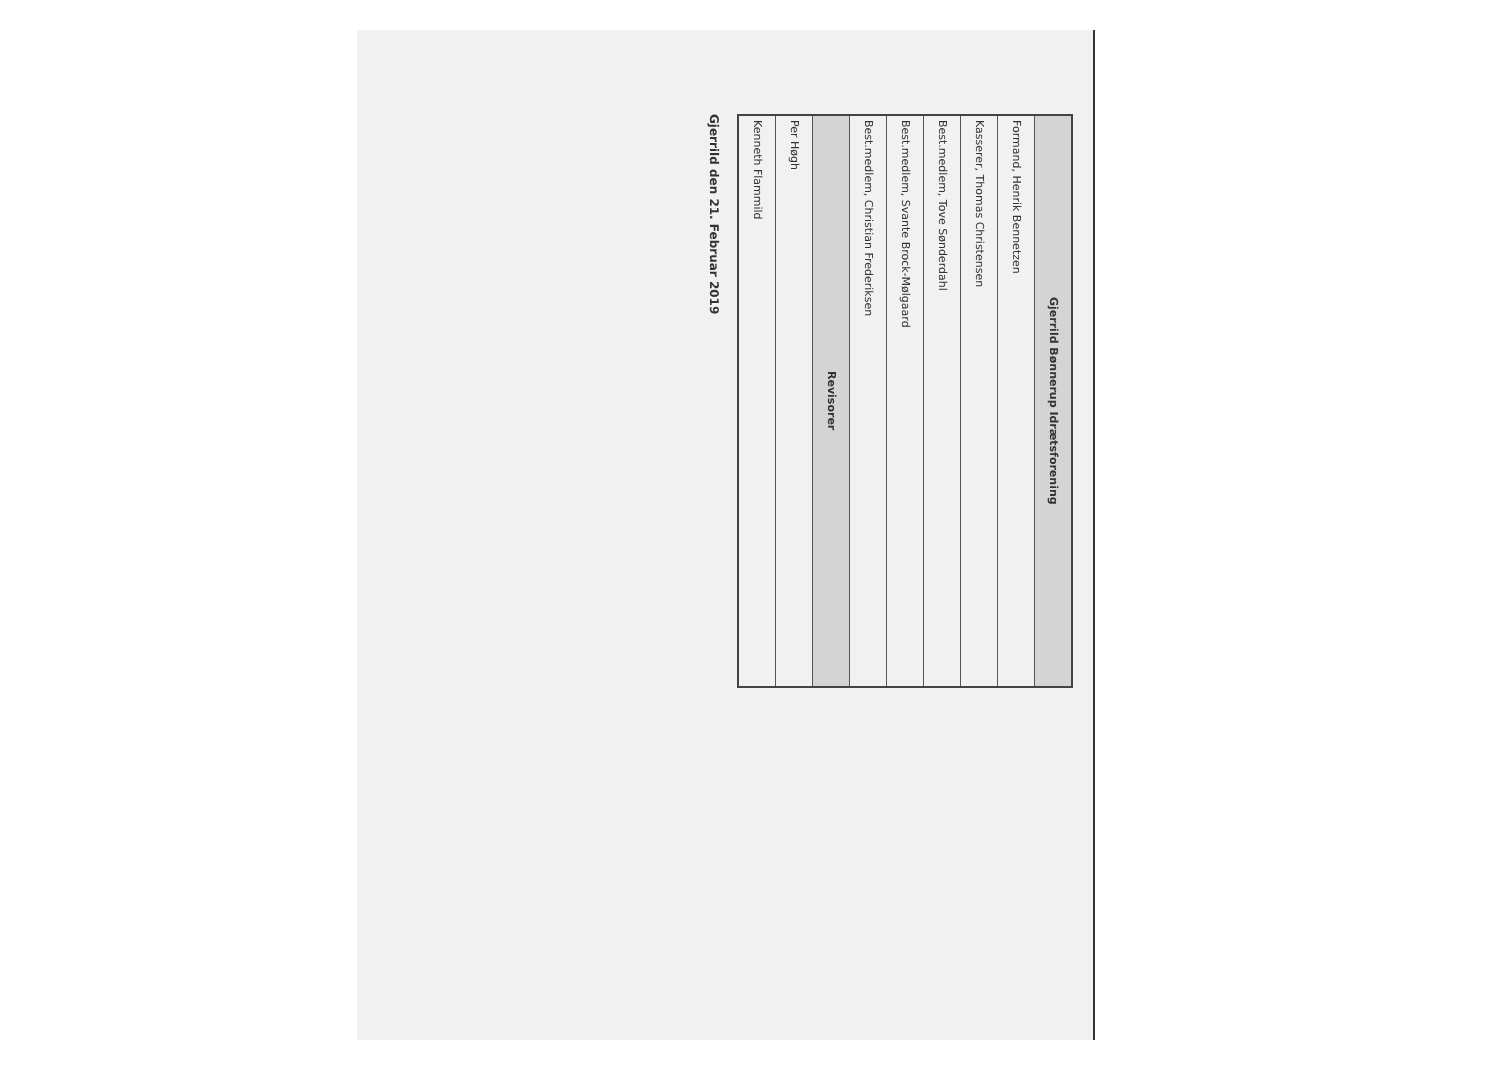| Gjerrild Bønnerup Idrætsforening |
| --- |
| Formand, Henrik Bennetzen |
| Kasserer, Thomas Christensen |
| Best.medlem, Tove Sønderdahl |
| Best.medlem, Svante Brock-Mølgaard |
| Best.medlem, Christian Frederiksen |
| Revisorer |
| Per Høgh |
| Kenneth Flammild |
Gjerrild den 21. Februar 2019